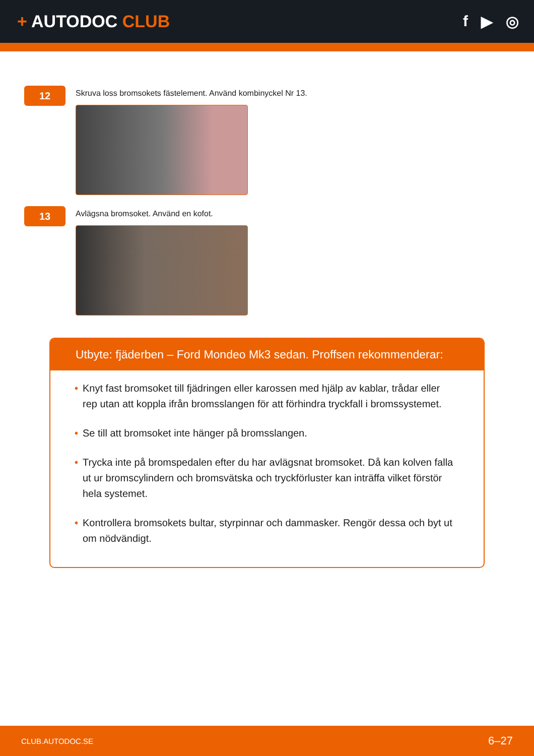+ AUTODOC CLUB f ▶ ◎
12
Skruva loss bromsokets fästelement. Använd kombinyckel Nr 13.
13
Avlägsna bromsoket. Använd en kofot.
Utbyte: fjäderben – Ford Mondeo Mk3 sedan. Proffsen rekommenderar:
• Knyt fast bromsoket till fjädringen eller karossen med hjälp av kablar, trådar eller rep utan att koppla ifrån bromsslangen för att förhindra tryckfall i bromssystemet.
• Se till att bromsoket inte hänger på bromsslangen.
• Trycka inte på bromspedalen efter du har avlägsnat bromsoket. Då kan kolven falla ut ur bromscylindern och bromsvätska och tryckförluster kan inträffa vilket förstör hela systemet.
• Kontrollera bromsokets bultar, styrpinnar och dammasker. Rengör dessa och byt ut om nödvändigt.
CLUB.AUTODOC.SE 6–27